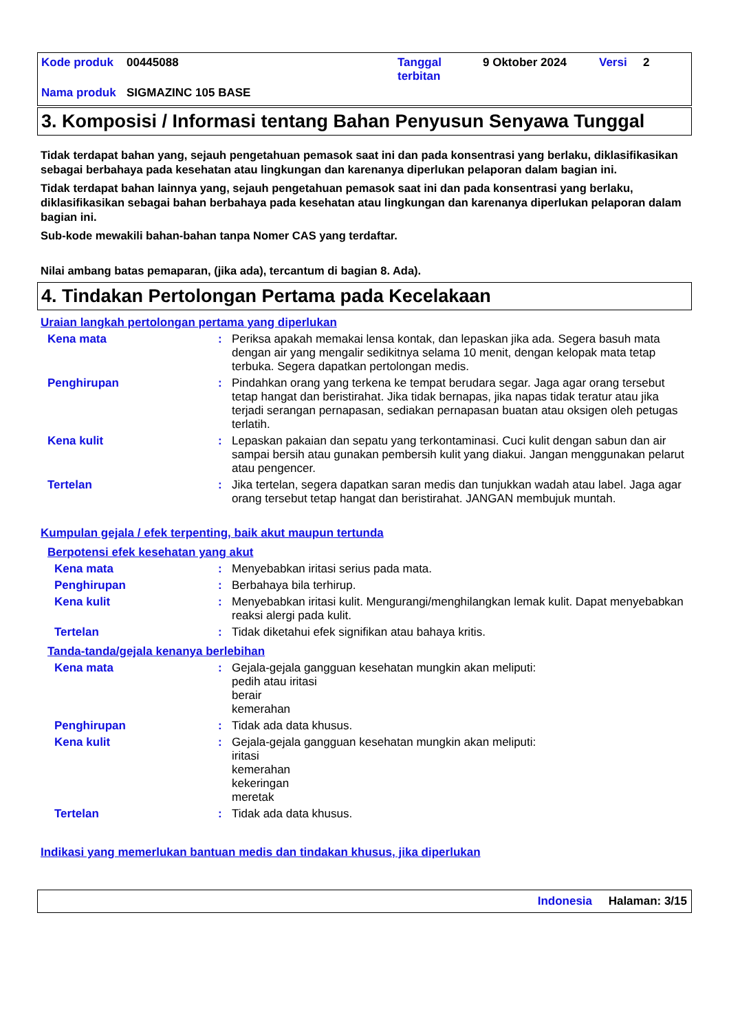| Kode produk | 00445088 | Tanggal terbitan | 9 Oktober 2024 | Versi | 2 |
| Nama produk | SIGMAZINC 105 BASE | | | | |
3. Komposisi / Informasi tentang Bahan Penyusun Senyawa Tunggal
Tidak terdapat bahan yang, sejauh pengetahuan pemasok saat ini dan pada konsentrasi yang berlaku, diklasifikasikan sebagai berbahaya pada kesehatan atau lingkungan dan karenanya diperlukan pelaporan dalam bagian ini.
Tidak terdapat bahan lainnya yang, sejauh pengetahuan pemasok saat ini dan pada konsentrasi yang berlaku, diklasifikasikan sebagai bahan berbahaya pada kesehatan atau lingkungan dan karenanya diperlukan pelaporan dalam bagian ini.
Sub-kode mewakili bahan-bahan tanpa Nomer CAS yang terdaftar.
Nilai ambang batas pemaparan, (jika ada), tercantum di bagian 8. Ada).
4. Tindakan Pertolongan Pertama pada Kecelakaan
Uraian langkah pertolongan pertama yang diperlukan
Kena mata : Periksa apakah memakai lensa kontak, dan lepaskan jika ada. Segera basuh mata dengan air yang mengalir sedikitnya selama 10 menit, dengan kelopak mata tetap terbuka. Segera dapatkan pertolongan medis.
Penghirupan : Pindahkan orang yang terkena ke tempat berudara segar. Jaga agar orang tersebut tetap hangat dan beristirahat. Jika tidak bernapas, jika napas tidak teratur atau jika terjadi serangan pernapasan, sediakan pernapasan buatan atau oksigen oleh petugas terlatih.
Kena kulit : Lepaskan pakaian dan sepatu yang terkontaminasi. Cuci kulit dengan sabun dan air sampai bersih atau gunakan pembersih kulit yang diakui. Jangan menggunakan pelarut atau pengencer.
Tertelan : Jika tertelan, segera dapatkan saran medis dan tunjukkan wadah atau label. Jaga agar orang tersebut tetap hangat dan beristirahat. JANGAN membujuk muntah.
Kumpulan gejala / efek terpenting, baik akut maupun tertunda
Berpotensi efek kesehatan yang akut
Kena mata : Menyebabkan iritasi serius pada mata.
Penghirupan : Berbahaya bila terhirup.
Kena kulit : Menyebabkan iritasi kulit. Mengurangi/menghilangkan lemak kulit. Dapat menyebabkan reaksi alergi pada kulit.
Tertelan : Tidak diketahui efek signifikan atau bahaya kritis.
Tanda-tanda/gejala kenanya berlebihan
Kena mata : Gejala-gejala gangguan kesehatan mungkin akan meliputi:
pedih atau iritasi
berair
kemerahan
Penghirupan : Tidak ada data khusus.
Kena kulit : Gejala-gejala gangguan kesehatan mungkin akan meliputi:
iritasi
kemerahan
kekeringan
meretak
Tertelan : Tidak ada data khusus.
Indikasi yang memerlukan bantuan medis dan tindakan khusus, jika diperlukan
Indonesia Halaman: 3/15